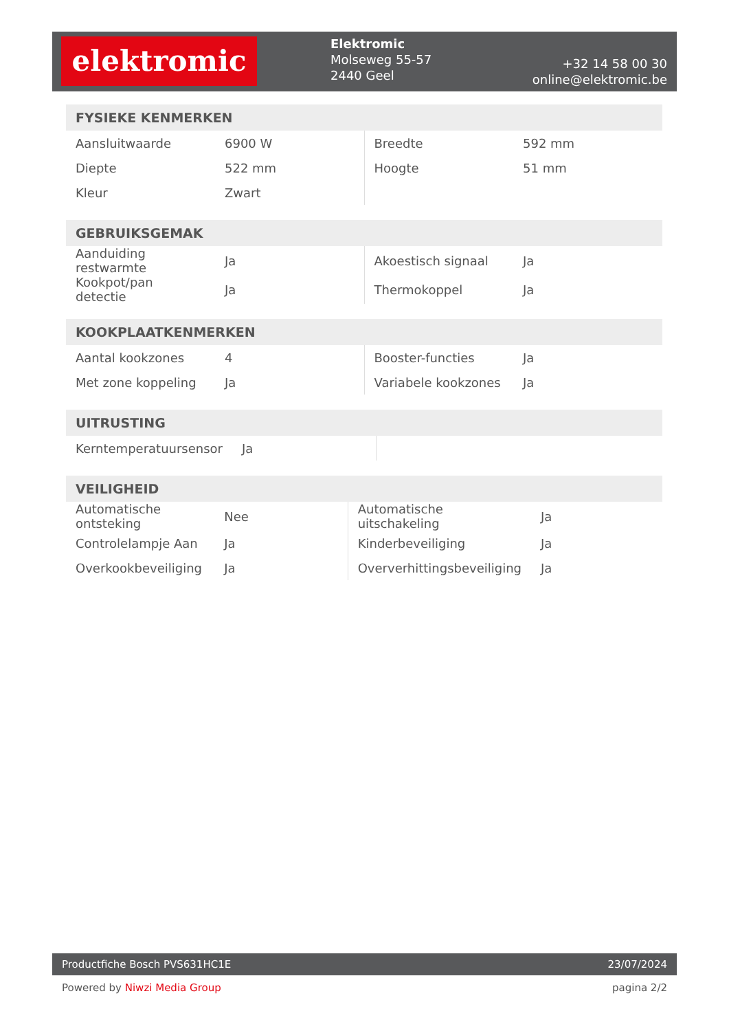elektromic
Elektromic
Molseweg 55-57
2440 Geel
+32 14 58 00 30
online@elektromic.be
| FYSIEKE KENMERKEN | | | |
| --- | --- | --- | --- |
| Aansluitwaarde | 6900 W | Breedte | 592 mm |
| Diepte | 522 mm | Hoogte | 51 mm |
| Kleur | Zwart | | |
| GEBRUIKSGEMAK | | | |
| --- | --- | --- | --- |
| Aanduiding restwarmte | Ja | Akoestisch signaal | Ja |
| Kookpot/pan detectie | Ja | Thermokoppel | Ja |
| KOOKPLAATKENMERKEN | | | |
| --- | --- | --- | --- |
| Aantal kookzones | 4 | Booster-functies | Ja |
| Met zone koppeling | Ja | Variabele kookzones | Ja |
| UITRUSTING | | | |
| --- | --- | --- | --- |
| Kerntemperatuursensor | Ja | | |
| VEILIGHEID | | | |
| --- | --- | --- | --- |
| Automatische ontsteking | Nee | Automatische uitschakeling | Ja |
| Controlelampje Aan | Ja | Kinderbeveiliging | Ja |
| Overkookbeveiliging | Ja | Oververhittingsbeveiliging | Ja |
Productfiche Bosch PVS631HC1E 23/07/2024
Powered by Niwzi Media Group pagina 2/2